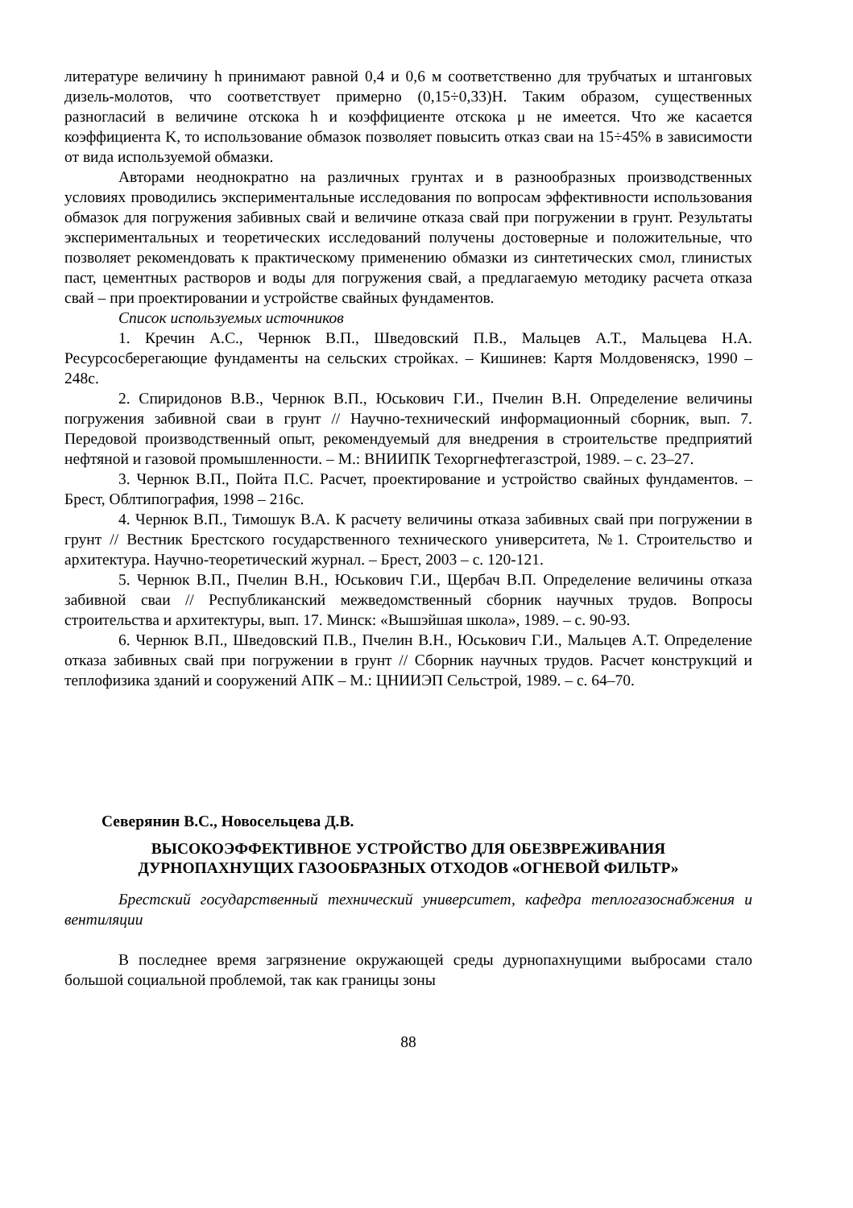литературе величину h принимают равной 0,4 и 0,6 м соответственно для трубчатых и штанговых дизель-молотов, что соответствует примерно (0,15÷0,33)H. Таким образом, существенных разногласий в величине отскока h и коэффициенте отскока μ не имеется. Что же касается коэффициента K, то использование обмазок позволяет повысить отказ сваи на 15÷45% в зависимости от вида используемой обмазки.
Авторами неоднократно на различных грунтах и в разнообразных производственных условиях проводились экспериментальные исследования по вопросам эффективности использования обмазок для погружения забивных свай и величине отказа свай при погружении в грунт. Результаты экспериментальных и теоретических исследований получены достоверные и положительные, что позволяет рекомендовать к практическому применению обмазки из синтетических смол, глинистых паст, цементных растворов и воды для погружения свай, а предлагаемую методику расчета отказа свай – при проектировании и устройстве свайных фундаментов.
Список используемых источников
1. Кречин А.С., Чернюк В.П., Шведовский П.В., Мальцев А.Т., Мальцева Н.А. Ресурсосберегающие фундаменты на сельских стройках. – Кишинев: Картя Молдовеняскэ, 1990 – 248с.
2. Спиридонов В.В., Чернюк В.П., Юськович Г.И., Пчелин В.Н. Определение величины погружения забивной сваи в грунт // Научно-технический информационный сборник, вып. 7. Передовой производственный опыт, рекомендуемый для внедрения в строительстве предприятий нефтяной и газовой промышленности. – М.: ВНИИПК Техоргнефтегазстрой, 1989. – с. 23–27.
3. Чернюк В.П., Пойта П.С. Расчет, проектирование и устройство свайных фундаментов. – Брест, Облтипография, 1998 – 216с.
4. Чернюк В.П., Тимошук В.А. К расчету величины отказа забивных свай при погружении в грунт // Вестник Брестского государственного технического университета, №1. Строительство и архитектура. Научно-теоретический журнал. – Брест, 2003 – с. 120-121.
5. Чернюк В.П., Пчелин В.Н., Юськович Г.И., Щербач В.П. Определение величины отказа забивной сваи // Республиканский межведомственный сборник научных трудов. Вопросы строительства и архитектуры, вып. 17. Минск: «Вышэйшая школа», 1989. – с. 90-93.
6. Чернюк В.П., Шведовский П.В., Пчелин В.Н., Юськович Г.И., Мальцев А.Т. Определение отказа забивных свай при погружении в грунт // Сборник научных трудов. Расчет конструкций и теплофизика зданий и сооружений АПК – М.: ЦНИИЭП Сельстрой, 1989. – с. 64–70.
Северянин В.С., Новосельцева Д.В.
ВЫСОКОЭФФЕКТИВНОЕ УСТРОЙСТВО ДЛЯ ОБЕЗВРЕЖИВАНИЯ
ДУРНОПАХНУЩИХ ГАЗООБРАЗНЫХ ОТХОДОВ «ОГНЕВОЙ ФИЛЬТР»
Брестский государственный технический университет, кафедра теплогазоснабжения и вентиляции
В последнее время загрязнение окружающей среды дурнопахнущими выбросами стало большой социальной проблемой, так как границы зоны
88